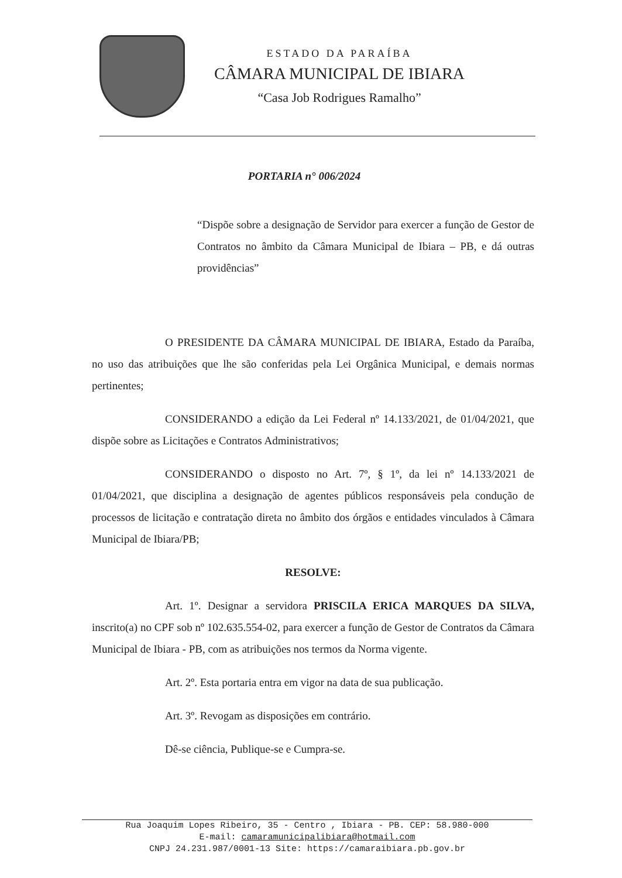ESTADO DA PARAÍBA
CÂMARA MUNICIPAL DE IBIARA
“Casa Job Rodrigues Ramalho”
PORTARIA n° 006/2024
“Dispõe sobre a designação de Servidor para exercer a função de Gestor de Contratos no âmbito da Câmara Municipal de Ibiara – PB, e dá outras providências”
O PRESIDENTE DA CÂMARA MUNICIPAL DE IBIARA, Estado da Paraíba, no uso das atribuições que lhe são conferidas pela Lei Orgânica Municipal, e demais normas pertinentes;
CONSIDERANDO a edição da Lei Federal nº 14.133/2021, de 01/04/2021, que dispõe sobre as Licitações e Contratos Administrativos;
CONSIDERANDO o disposto no Art. 7º, § 1º, da lei nº 14.133/2021 de 01/04/2021, que disciplina a designação de agentes públicos responsáveis pela condução de processos de licitação e contratação direta no âmbito dos órgãos e entidades vinculados à Câmara Municipal de Ibiara/PB;
RESOLVE:
Art. 1º. Designar a servidora PRISCILA ERICA MARQUES DA SILVA, inscrito(a) no CPF sob nº 102.635.554-02, para exercer a função de Gestor de Contratos da Câmara Municipal de Ibiara - PB, com as atribuições nos termos da Norma vigente.
Art. 2º. Esta portaria entra em vigor na data de sua publicação.
Art. 3º. Revogam as disposições em contrário.
Dê-se ciência, Publique-se e Cumpra-se.
Rua Joaquim Lopes Ribeiro, 35 - Centro , Ibiara - PB. CEP: 58.980-000
E-mail: camaramunicipalibiara@hotmail.com
CNPJ 24.231.987/0001-13 Site: https://camaraibiara.pb.gov.br